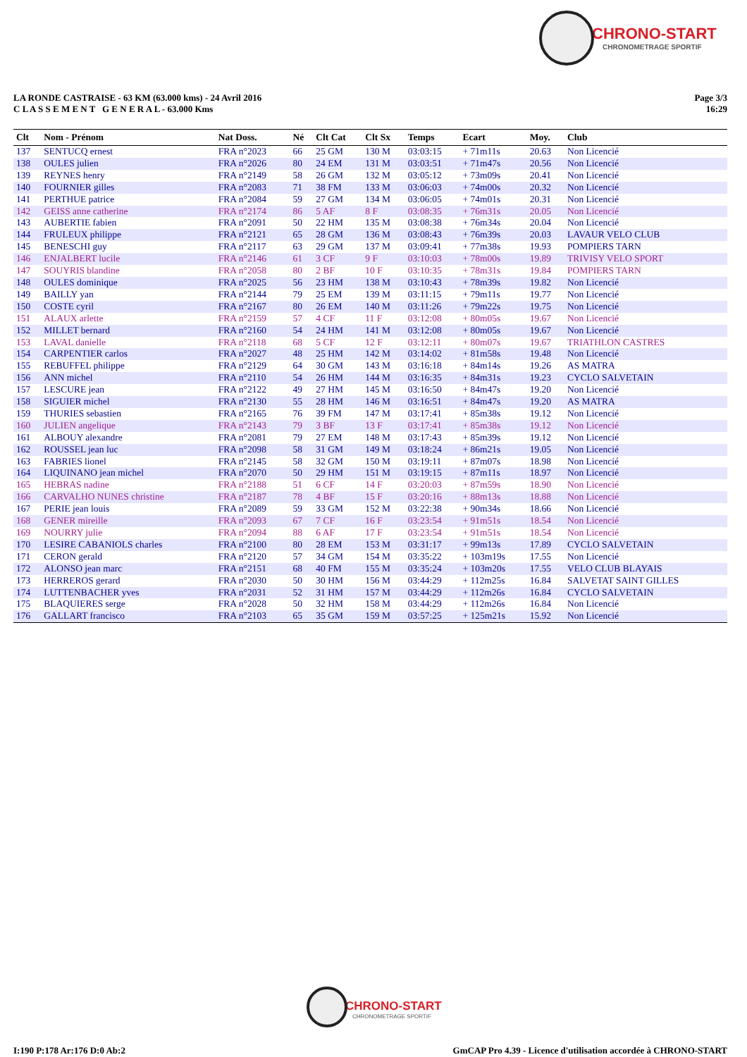CHRONO-START
CHRONOMETRAGE SPORTIF
LA RONDE CASTRAISE - 63 KM (63.000 kms) - 24 Avril 2016
C L A S S E M E N T G E N E R A L - 63.000 Kms
Page 3/3
16:29
| Clt | Nom - Prénom | Nat Doss. | Né | Clt Cat | Clt Sx | Temps | Ecart | Moy. | Club |
| --- | --- | --- | --- | --- | --- | --- | --- | --- | --- |
| 137 | SENTUCQ ernest | FRA n°2023 | 66 | 25 GM | 130 M | 03:03:15 | + 71m11s | 20.63 | Non Licencié |
| 138 | OULES julien | FRA n°2026 | 80 | 24 EM | 131 M | 03:03:51 | + 71m47s | 20.56 | Non Licencié |
| 139 | REYNES henry | FRA n°2149 | 58 | 26 GM | 132 M | 03:05:12 | + 73m09s | 20.41 | Non Licencié |
| 140 | FOURNIER gilles | FRA n°2083 | 71 | 38 FM | 133 M | 03:06:03 | + 74m00s | 20.32 | Non Licencié |
| 141 | PERTHUE patrice | FRA n°2084 | 59 | 27 GM | 134 M | 03:06:05 | + 74m01s | 20.31 | Non Licencié |
| 142 | GEISS anne catherine | FRA n°2174 | 86 | 5 AF | 8 F | 03:08:35 | + 76m31s | 20.05 | Non Licencié |
| 143 | AUBERTIE fabien | FRA n°2091 | 50 | 22 HM | 135 M | 03:08:38 | + 76m34s | 20.04 | Non Licencié |
| 144 | FRULEUX philippe | FRA n°2121 | 65 | 28 GM | 136 M | 03:08:43 | + 76m39s | 20.03 | LAVAUR VELO CLUB |
| 145 | BENESCHI guy | FRA n°2117 | 63 | 29 GM | 137 M | 03:09:41 | + 77m38s | 19.93 | POMPIERS TARN |
| 146 | ENJALBERT lucile | FRA n°2146 | 61 | 3 CF | 9 F | 03:10:03 | + 78m00s | 19.89 | TRIVISY VELO SPORT |
| 147 | SOUYRIS blandine | FRA n°2058 | 80 | 2 BF | 10 F | 03:10:35 | + 78m31s | 19.84 | POMPIERS TARN |
| 148 | OULES dominique | FRA n°2025 | 56 | 23 HM | 138 M | 03:10:43 | + 78m39s | 19.82 | Non Licencié |
| 149 | BAILLY yan | FRA n°2144 | 79 | 25 EM | 139 M | 03:11:15 | + 79m11s | 19.77 | Non Licencié |
| 150 | COSTE cyril | FRA n°2167 | 80 | 26 EM | 140 M | 03:11:26 | + 79m22s | 19.75 | Non Licencié |
| 151 | ALAUX arlette | FRA n°2159 | 57 | 4 CF | 11 F | 03:12:08 | + 80m05s | 19.67 | Non Licencié |
| 152 | MILLET bernard | FRA n°2160 | 54 | 24 HM | 141 M | 03:12:08 | + 80m05s | 19.67 | Non Licencié |
| 153 | LAVAL danielle | FRA n°2118 | 68 | 5 CF | 12 F | 03:12:11 | + 80m07s | 19.67 | TRIATHLON CASTRES |
| 154 | CARPENTIER carlos | FRA n°2027 | 48 | 25 HM | 142 M | 03:14:02 | + 81m58s | 19.48 | Non Licencié |
| 155 | REBUFFEL philippe | FRA n°2129 | 64 | 30 GM | 143 M | 03:16:18 | + 84m14s | 19.26 | AS MATRA |
| 156 | ANN michel | FRA n°2110 | 54 | 26 HM | 144 M | 03:16:35 | + 84m31s | 19.23 | CYCLO SALVETAIN |
| 157 | LESCURE jean | FRA n°2122 | 49 | 27 HM | 145 M | 03:16:50 | + 84m47s | 19.20 | Non Licencié |
| 158 | SIGUIER michel | FRA n°2130 | 55 | 28 HM | 146 M | 03:16:51 | + 84m47s | 19.20 | AS MATRA |
| 159 | THURIES sebastien | FRA n°2165 | 76 | 39 FM | 147 M | 03:17:41 | + 85m38s | 19.12 | Non Licencié |
| 160 | JULIEN angelique | FRA n°2143 | 79 | 3 BF | 13 F | 03:17:41 | + 85m38s | 19.12 | Non Licencié |
| 161 | ALBOUY alexandre | FRA n°2081 | 79 | 27 EM | 148 M | 03:17:43 | + 85m39s | 19.12 | Non Licencié |
| 162 | ROUSSEL jean luc | FRA n°2098 | 58 | 31 GM | 149 M | 03:18:24 | + 86m21s | 19.05 | Non Licencié |
| 163 | FABRIES lionel | FRA n°2145 | 58 | 32 GM | 150 M | 03:19:11 | + 87m07s | 18.98 | Non Licencié |
| 164 | LIQUINANO jean michel | FRA n°2070 | 50 | 29 HM | 151 M | 03:19:15 | + 87m11s | 18.97 | Non Licencié |
| 165 | HEBRAS nadine | FRA n°2188 | 51 | 6 CF | 14 F | 03:20:03 | + 87m59s | 18.90 | Non Licencié |
| 166 | CARVALHO NUNES christine | FRA n°2187 | 78 | 4 BF | 15 F | 03:20:16 | + 88m13s | 18.88 | Non Licencié |
| 167 | PERIE jean louis | FRA n°2089 | 59 | 33 GM | 152 M | 03:22:38 | + 90m34s | 18.66 | Non Licencié |
| 168 | GENER mireille | FRA n°2093 | 67 | 7 CF | 16 F | 03:23:54 | + 91m51s | 18.54 | Non Licencié |
| 169 | NOURRY julie | FRA n°2094 | 88 | 6 AF | 17 F | 03:23:54 | + 91m51s | 18.54 | Non Licencié |
| 170 | LESIRE CABANIOLS charles | FRA n°2100 | 80 | 28 EM | 153 M | 03:31:17 | + 99m13s | 17.89 | CYCLO SALVETAIN |
| 171 | CERON gerald | FRA n°2120 | 57 | 34 GM | 154 M | 03:35:22 | + 103m19s | 17.55 | Non Licencié |
| 172 | ALONSO jean marc | FRA n°2151 | 68 | 40 FM | 155 M | 03:35:24 | + 103m20s | 17.55 | VELO CLUB BLAYAIS |
| 173 | HERREROS gerard | FRA n°2030 | 50 | 30 HM | 156 M | 03:44:29 | + 112m25s | 16.84 | SALVETAT SAINT GILLES |
| 174 | LUTTENBACHER yves | FRA n°2031 | 52 | 31 HM | 157 M | 03:44:29 | + 112m26s | 16.84 | CYCLO SALVETAIN |
| 175 | BLAQUIERES serge | FRA n°2028 | 50 | 32 HM | 158 M | 03:44:29 | + 112m26s | 16.84 | Non Licencié |
| 176 | GALLART francisco | FRA n°2103 | 65 | 35 GM | 159 M | 03:57:25 | + 125m21s | 15.92 | Non Licencié |
CHRONO-START
CHRONOMETRAGE SPORTIF
I:190 P:178 Ar:176 D:0 Ab:2 GmCAP Pro 4.39 - Licence d'utilisation accordée à CHRONO-START